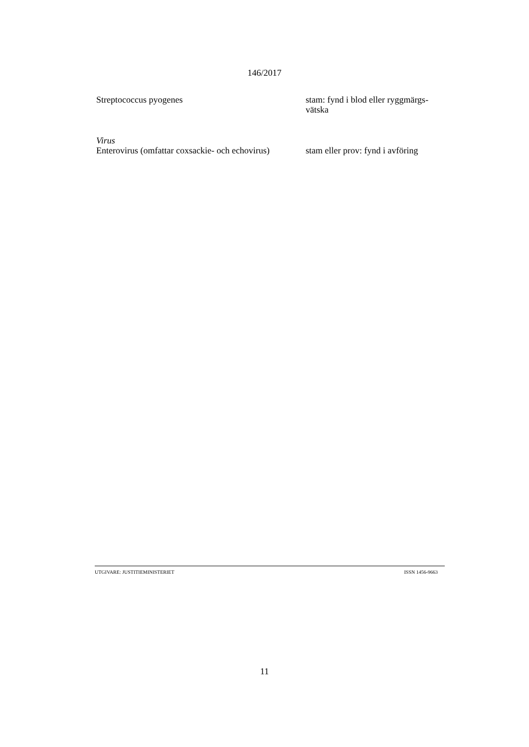146/2017
Streptococcus pyogenes stam: fynd i blod eller ryggmärgs-
vätska
Virus
Enterovirus (omfattar coxsackie- och echovirus)
stam eller prov: fynd i avföring
UTGIVARE: JUSTITIEMINISTERIET ISSN 1456-9663
11